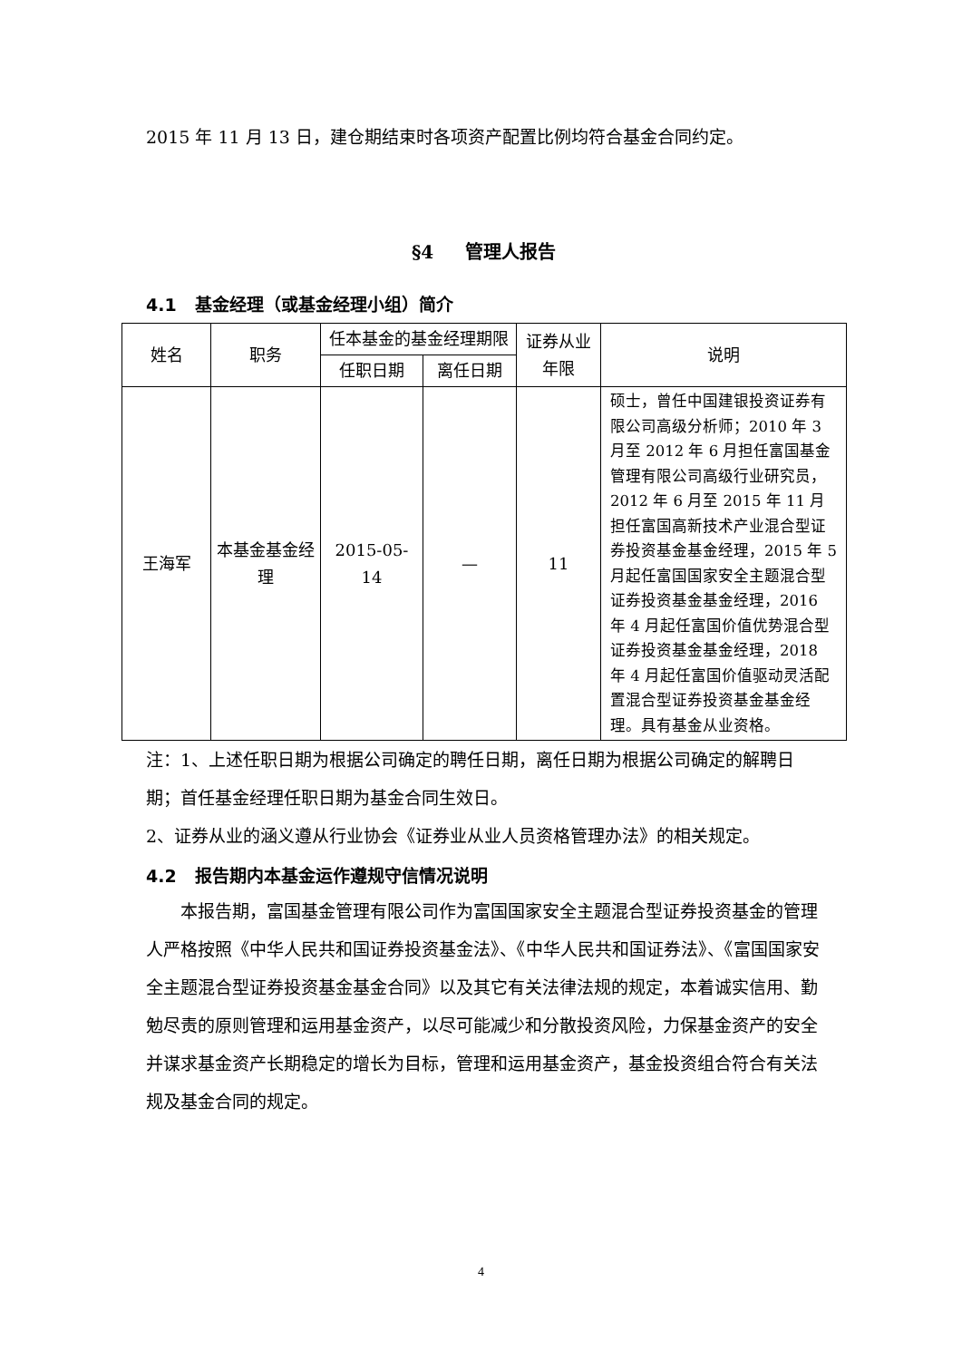2015 年 11 月 13 日，建仓期结束时各项资产配置比例均符合基金合同约定。
§4 管理人报告
4.1 基金经理（或基金经理小组）简介
| 姓名 | 职务 | 任本基金的基金经理期限 | | 证券从业年限 | 说明 |
| --- | --- | --- | --- | --- | --- |
| | | 任职日期 | 离任日期 | | |
| 王海军 | 本基金基金经理 | 2015-05-14 | — | 11 | 硕士，曾任中国建银投资证券有限公司高级分析师；2010 年 3 月至 2012 年 6 月担任富国基金管理有限公司高级行业研究员，2012 年 6 月至 2015 年 11 月担任富国高新技术产业混合型证券投资基金基金经理，2015 年 5 月起任富国国家安全主题混合型证券投资基金基金经理，2016 年 4 月起任富国价值优势混合型证券投资基金基金经理，2018 年 4 月起任富国价值驱动灵活配置混合型证券投资基金基金经理。具有基金从业资格。 |
注：1、上述任职日期为根据公司确定的聘任日期，离任日期为根据公司确定的解聘日期；首任基金经理任职日期为基金合同生效日。
2、证券从业的涵义遵从行业协会《证券业从业人员资格管理办法》的相关规定。
4.2 报告期内本基金运作遵规守信情况说明
本报告期，富国基金管理有限公司作为富国国家安全主题混合型证券投资基金的管理人严格按照《中华人民共和国证券投资基金法》、《中华人民共和国证券法》、《富国国家安全主题混合型证券投资基金基金合同》以及其它有关法律法规的规定，本着诚实信用、勤勉尽责的原则管理和运用基金资产，以尽可能减少和分散投资风险，力保基金资产的安全并谋求基金资产长期稳定的增长为目标，管理和运用基金资产，基金投资组合符合有关法规及基金合同的规定。
4